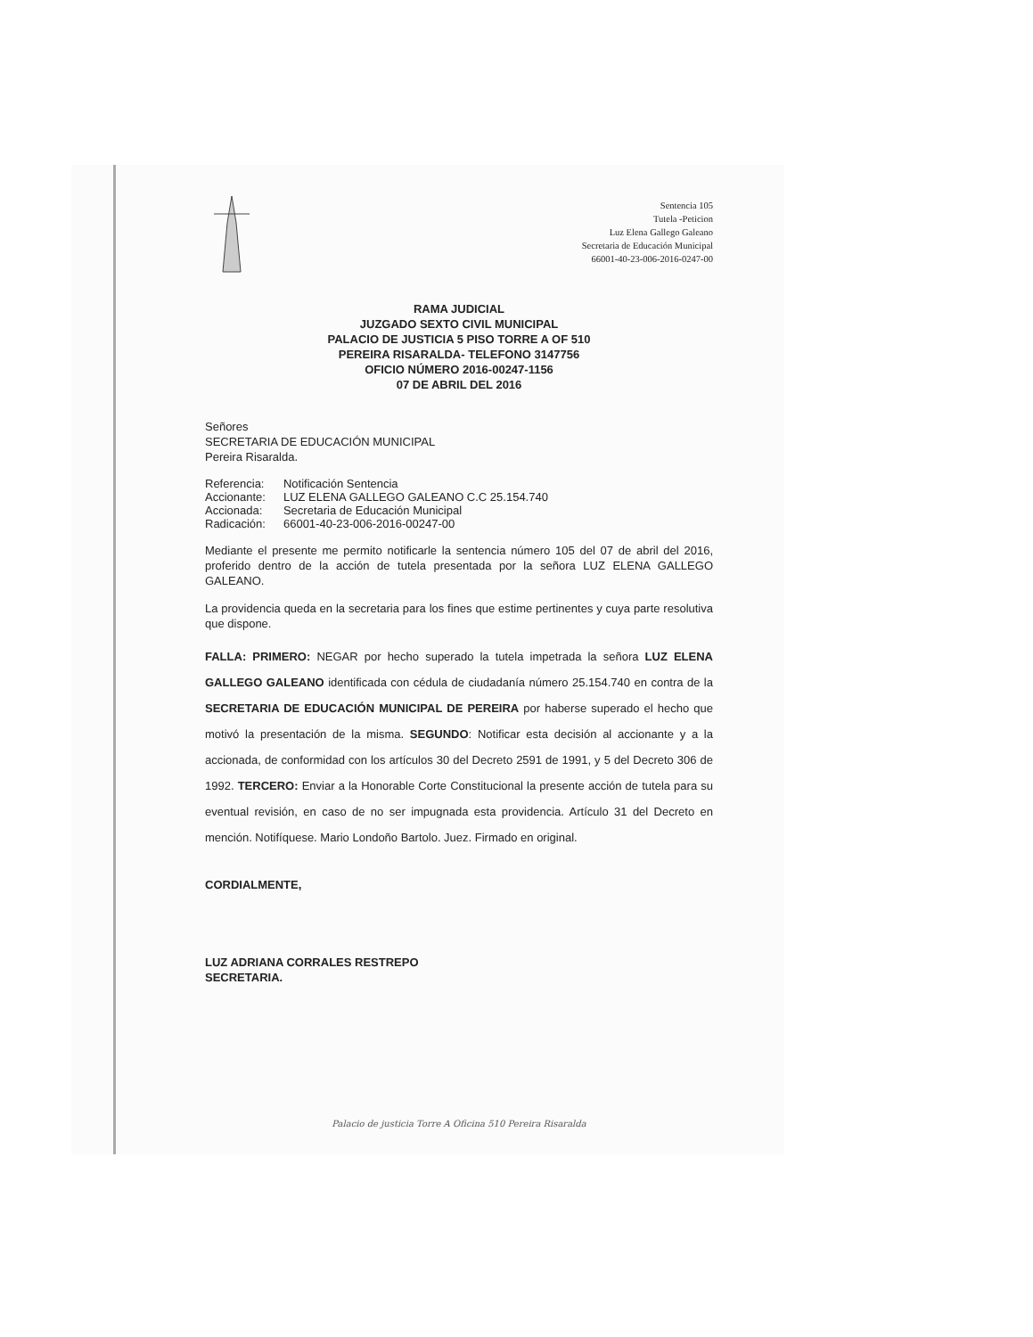Sentencia 105
Tutela -Peticion
Luz Elena Gallego Galeano
Secretaria de Educación Municipal
66001-40-23-006-2016-0247-00
RAMA JUDICIAL
JUZGADO SEXTO CIVIL MUNICIPAL
PALACIO DE JUSTICIA 5 PISO TORRE A OF 510
PEREIRA RISARALDA- TELEFONO 3147756
OFICIO NÚMERO 2016-00247-1156
07 DE ABRIL DEL 2016
Señores
SECRETARIA DE EDUCACIÓN MUNICIPAL
Pereira Risaralda.
| Referencia: | Notificación Sentencia |
| Accionante: | LUZ ELENA GALLEGO GALEANO C.C 25.154.740 |
| Accionada: | Secretaria de Educación Municipal |
| Radicación: | 66001-40-23-006-2016-00247-00 |
Mediante el presente me permito notificarle la sentencia número 105 del 07 de abril del 2016, proferido dentro de la acción de tutela presentada por la señora LUZ ELENA GALLEGO GALEANO.
La providencia queda en la secretaria para los fines que estime pertinentes y cuya parte resolutiva que dispone.
FALLA: PRIMERO: NEGAR por hecho superado la tutela impetrada la señora LUZ ELENA GALLEGO GALEANO identificada con cédula de ciudadanía número 25.154.740 en contra de la SECRETARIA DE EDUCACIÓN MUNICIPAL DE PEREIRA por haberse superado el hecho que motivó la presentación de la misma. SEGUNDO: Notificar esta decisión al accionante y a la accionada, de conformidad con los artículos 30 del Decreto 2591 de 1991, y 5 del Decreto 306 de 1992. TERCERO: Enviar a la Honorable Corte Constitucional la presente acción de tutela para su eventual revisión, en caso de no ser impugnada esta providencia. Artículo 31 del Decreto en mención. Notifíquese. Mario Londoño Bartolo. Juez. Firmado en original.
CORDIALMENTE,
LUZ ADRIANA CORRALES RESTREPO
SECRETARIA.
Palacio de justicia Torre A Oficina 510 Pereira Risaralda